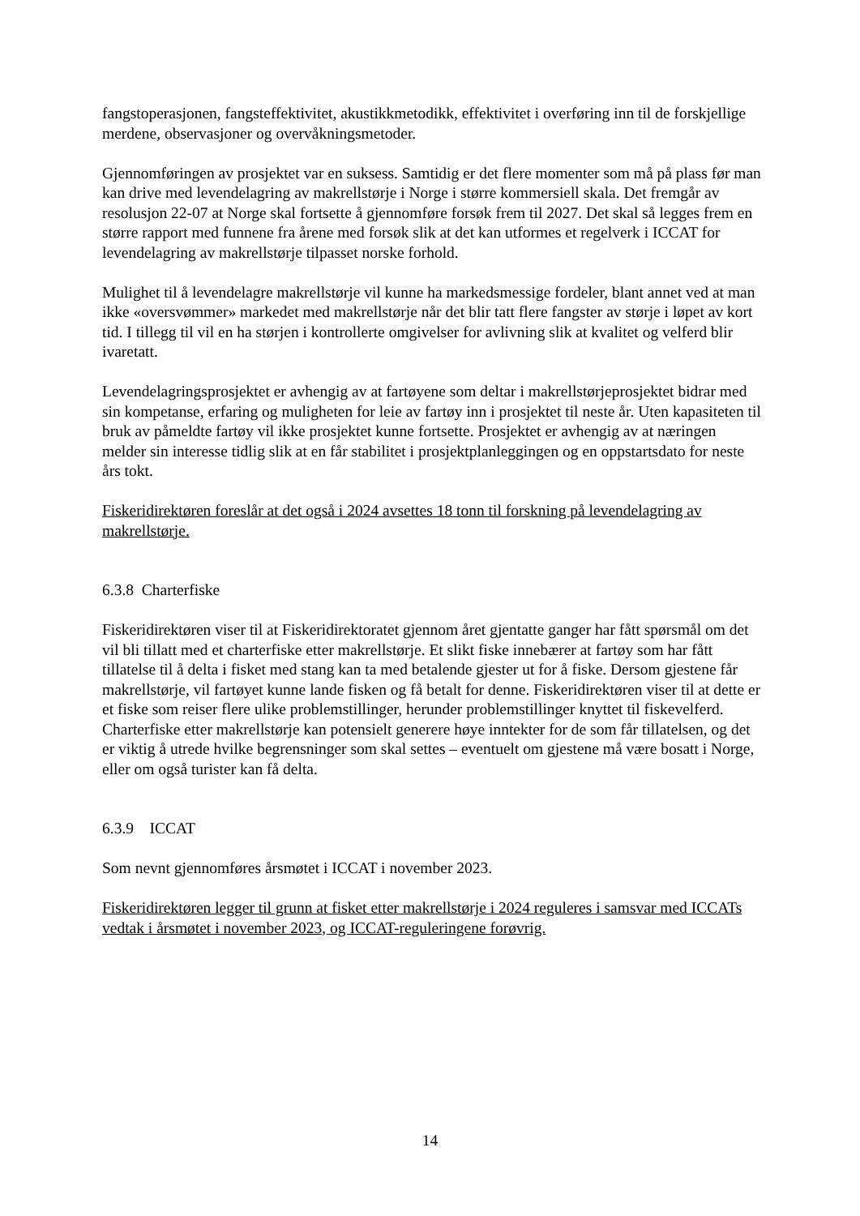fangstoperasjonen, fangsteffektivitet, akustikkmetodikk, effektivitet i overføring inn til de forskjellige merdene, observasjoner og overvåkningsmetoder.
Gjennomføringen av prosjektet var en suksess. Samtidig er det flere momenter som må på plass før man kan drive med levendelagring av makrellstørje i Norge i større kommersiell skala. Det fremgår av resolusjon 22-07 at Norge skal fortsette å gjennomføre forsøk frem til 2027. Det skal så legges frem en større rapport med funnene fra årene med forsøk slik at det kan utformes et regelverk i ICCAT for levendelagring av makrellstørje tilpasset norske forhold.
Mulighet til å levendelagre makrellstørje vil kunne ha markedsmessige fordeler, blant annet ved at man ikke «oversvømmer» markedet med makrellstørje når det blir tatt flere fangster av størje i løpet av kort tid. I tillegg til vil en ha størjen i kontrollerte omgivelser for avlivning slik at kvalitet og velferd blir ivaretatt.
Levendelagringsprosjektet er avhengig av at fartøyene som deltar i makrellstørjeprosjektet bidrar med sin kompetanse, erfaring og muligheten for leie av fartøy inn i prosjektet til neste år. Uten kapasiteten til bruk av påmeldte fartøy vil ikke prosjektet kunne fortsette. Prosjektet er avhengig av at næringen melder sin interesse tidlig slik at en får stabilitet i prosjektplanleggingen og en oppstartsdato for neste års tokt.
Fiskeridirektøren foreslår at det også i 2024 avsettes 18 tonn til forskning på levendelagring av makrellstørje.
6.3.8 Charterfiske
Fiskeridirektøren viser til at Fiskeridirektoratet gjennom året gjentatte ganger har fått spørsmål om det vil bli tillatt med et charterfiske etter makrellstørje. Et slikt fiske innebærer at fartøy som har fått tillatelse til å delta i fisket med stang kan ta med betalende gjester ut for å fiske. Dersom gjestene får makrellstørje, vil fartøyet kunne lande fisken og få betalt for denne. Fiskeridirektøren viser til at dette er et fiske som reiser flere ulike problemstillinger, herunder problemstillinger knyttet til fiskevelferd. Charterfiske etter makrellstørje kan potensielt generere høye inntekter for de som får tillatelsen, og det er viktig å utrede hvilke begrensninger som skal settes – eventuelt om gjestene må være bosatt i Norge, eller om også turister kan få delta.
6.3.9 ICCAT
Som nevnt gjennomføres årsmøtet i ICCAT i november 2023.
Fiskeridirektøren legger til grunn at fisket etter makrellstørje i 2024 reguleres i samsvar med ICCATs vedtak i årsmøtet i november 2023, og ICCAT-reguleringene forøvrig.
14